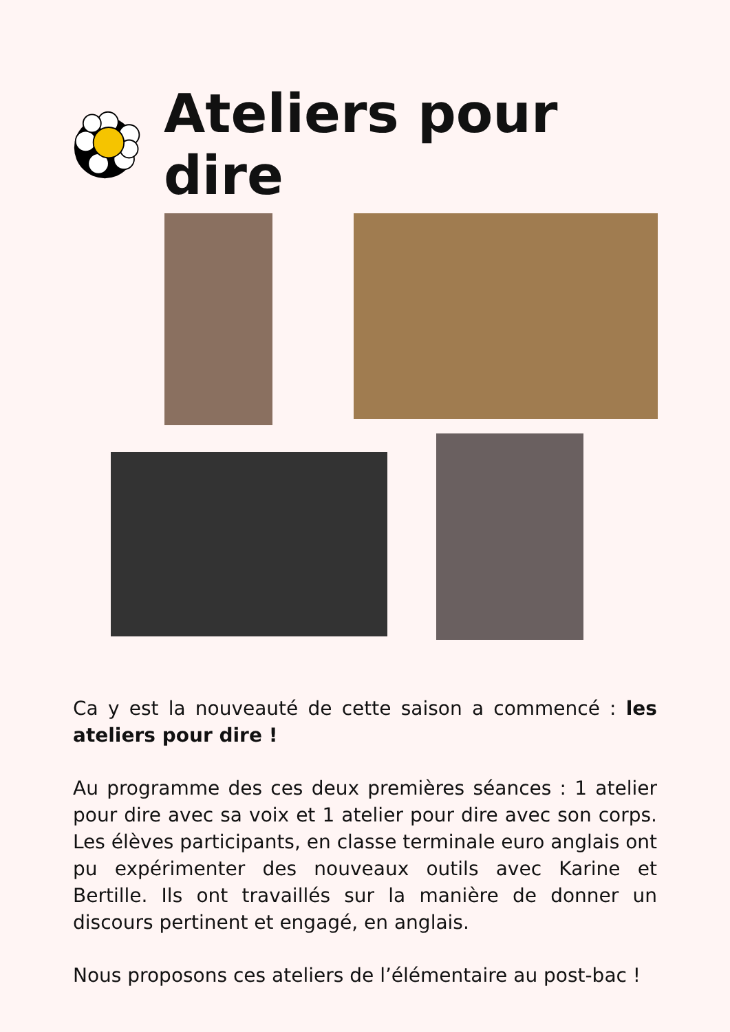Ateliers pour dire
Ca y est la nouveauté de cette saison a commencé : les ateliers pour dire !
Au programme des ces deux premières séances : 1 atelier pour dire avec sa voix et 1 atelier pour dire avec son corps. Les élèves participants, en classe terminale euro anglais ont pu expérimenter des nouveaux outils avec Karine et Bertille. Ils ont travaillés sur la manière de donner un discours pertinent et engagé, en anglais.
Nous proposons ces ateliers de l’élémentaire au post-bac !